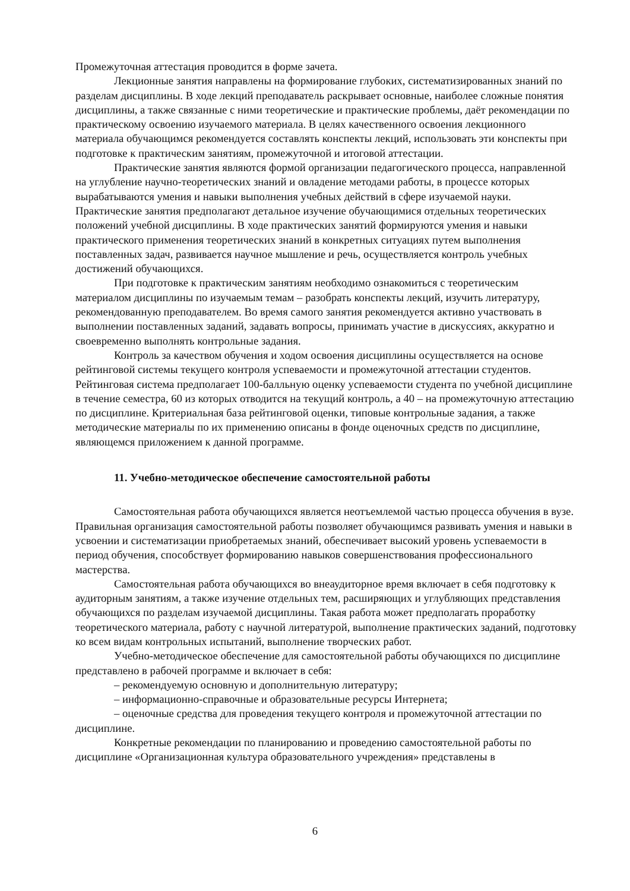Промежуточная аттестация проводится в форме зачета.
Лекционные занятия направлены на формирование глубоких, систематизированных знаний по разделам дисциплины. В ходе лекций преподаватель раскрывает основные, наиболее сложные понятия дисциплины, а также связанные с ними теоретические и практические проблемы, даёт рекомендации по практическому освоению изучаемого материала. В целях качественного освоения лекционного материала обучающимся рекомендуется составлять конспекты лекций, использовать эти конспекты при подготовке к практическим занятиям, промежуточной и итоговой аттестации.
Практические занятия являются формой организации педагогического процесса, направленной на углубление научно-теоретических знаний и овладение методами работы, в процессе которых вырабатываются умения и навыки выполнения учебных действий в сфере изучаемой науки. Практические занятия предполагают детальное изучение обучающимися отдельных теоретических положений учебной дисциплины. В ходе практических занятий формируются умения и навыки практического применения теоретических знаний в конкретных ситуациях путем выполнения поставленных задач, развивается научное мышление и речь, осуществляется контроль учебных достижений обучающихся.
При подготовке к практическим занятиям необходимо ознакомиться с теоретическим материалом дисциплины по изучаемым темам – разобрать конспекты лекций, изучить литературу, рекомендованную преподавателем. Во время самого занятия рекомендуется активно участвовать в выполнении поставленных заданий, задавать вопросы, принимать участие в дискуссиях, аккуратно и своевременно выполнять контрольные задания.
Контроль за качеством обучения и ходом освоения дисциплины осуществляется на основе рейтинговой системы текущего контроля успеваемости и промежуточной аттестации студентов. Рейтинговая система предполагает 100-балльную оценку успеваемости студента по учебной дисциплине в течение семестра, 60 из которых отводится на текущий контроль, а 40 – на промежуточную аттестацию по дисциплине. Критериальная база рейтинговой оценки, типовые контрольные задания, а также методические материалы по их применению описаны в фонде оценочных средств по дисциплине, являющемся приложением к данной программе.
11. Учебно-методическое обеспечение самостоятельной работы
Самостоятельная работа обучающихся является неотъемлемой частью процесса обучения в вузе. Правильная организация самостоятельной работы позволяет обучающимся развивать умения и навыки в усвоении и систематизации приобретаемых знаний, обеспечивает высокий уровень успеваемости в период обучения, способствует формированию навыков совершенствования профессионального мастерства.
Самостоятельная работа обучающихся во внеаудиторное время включает в себя подготовку к аудиторным занятиям, а также изучение отдельных тем, расширяющих и углубляющих представления обучающихся по разделам изучаемой дисциплины. Такая работа может предполагать проработку теоретического материала, работу с научной литературой, выполнение практических заданий, подготовку ко всем видам контрольных испытаний, выполнение творческих работ.
Учебно-методическое обеспечение для самостоятельной работы обучающихся по дисциплине представлено в рабочей программе и включает в себя:
– рекомендуемую основную и дополнительную литературу;
– информационно-справочные и образовательные ресурсы Интернета;
– оценочные средства для проведения текущего контроля и промежуточной аттестации по дисциплине.
Конкретные рекомендации по планированию и проведению самостоятельной работы по дисциплине «Организационная культура образовательного учреждения» представлены в
6